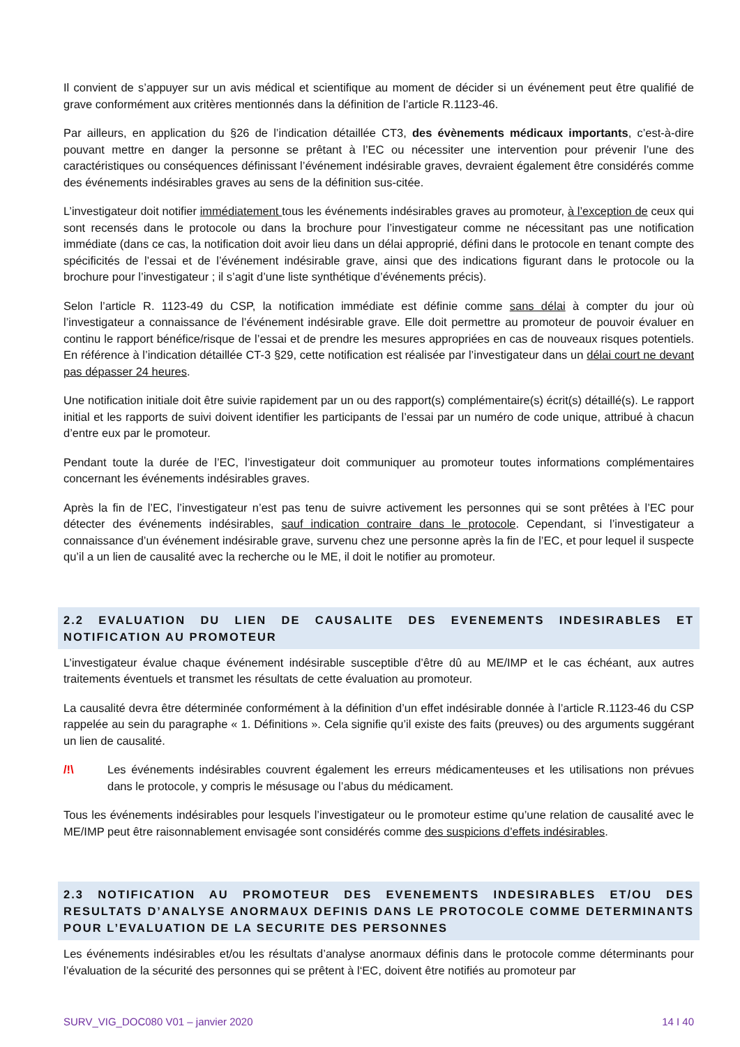Il convient de s’appuyer sur un avis médical et scientifique au moment de décider si un événement peut être qualifié de grave conformément aux critères mentionnés dans la définition de l’article R.1123-46.
Par ailleurs, en application du §26 de l’indication détaillée CT3, des évènements médicaux importants, c’est-à-dire pouvant mettre en danger la personne se prêtant à l’EC ou nécessiter une intervention pour prévenir l’une des caractéristiques ou conséquences définissant l’événement indésirable graves, devraient également être considérés comme des événements indésirables graves au sens de la définition sus-citée.
L’investigateur doit notifier immédiatement tous les événements indésirables graves au promoteur, à l’exception de ceux qui sont recensés dans le protocole ou dans la brochure pour l’investigateur comme ne nécessitant pas une notification immédiate (dans ce cas, la notification doit avoir lieu dans un délai approprié, défini dans le protocole en tenant compte des spécificités de l’essai et de l’événement indésirable grave, ainsi que des indications figurant dans le protocole ou la brochure pour l’investigateur ; il s’agit d’une liste synthétique d’événements précis).
Selon l’article R. 1123-49 du CSP, la notification immédiate est définie comme sans délai à compter du jour où l’investigateur a connaissance de l’événement indésirable grave. Elle doit permettre au promoteur de pouvoir évaluer en continu le rapport bénéfice/risque de l’essai et de prendre les mesures appropriées en cas de nouveaux risques potentiels. En référence à l’indication détaillée CT-3 §29, cette notification est réalisée par l’investigateur dans un délai court ne devant pas dépasser 24 heures.
Une notification initiale doit être suivie rapidement par un ou des rapport(s) complémentaire(s) écrit(s) détaillé(s). Le rapport initial et les rapports de suivi doivent identifier les participants de l’essai par un numéro de code unique, attribué à chacun d’entre eux par le promoteur.
Pendant toute la durée de l’EC, l’investigateur doit communiquer au promoteur toutes informations complémentaires concernant les événements indésirables graves.
Après la fin de l’EC, l’investigateur n’est pas tenu de suivre activement les personnes qui se sont prêtées à l’EC pour détecter des événements indésirables, sauf indication contraire dans le protocole. Cependant, si l’investigateur a connaissance d’un événement indésirable grave, survenu chez une personne après la fin de l’EC, et pour lequel il suspecte qu’il a un lien de causalité avec la recherche ou le ME, il doit le notifier au promoteur.
2.2 EVALUATION DU LIEN DE CAUSALITE DES EVENEMENTS INDESIRABLES ET NOTIFICATION AU PROMOTEUR
L’investigateur évalue chaque événement indésirable susceptible d’être dû au ME/IMP et le cas échéant, aux autres traitements éventuels et transmet les résultats de cette évaluation au promoteur.
La causalité devra être déterminée conformément à la définition d’un effet indésirable donnée à l’article R.1123-46 du CSP rappelée au sein du paragraphe « 1. Définitions ». Cela signifie qu’il existe des faits (preuves) ou des arguments suggérant un lien de causalité.
/!\ Les événements indésirables couvrent également les erreurs médicamenteuses et les utilisations non prévues dans le protocole, y compris le mésusage ou l’abus du médicament.
Tous les événements indésirables pour lesquels l’investigateur ou le promoteur estime qu’une relation de causalité avec le ME/IMP peut être raisonnablement envisagée sont considérés comme des suspicions d’effets indésirables.
2.3 NOTIFICATION AU PROMOTEUR DES EVENEMENTS INDESIRABLES ET/OU DES RESULTATS D’ANALYSE ANORMAUX DEFINIS DANS LE PROTOCOLE COMME DETERMINANTS POUR L’EVALUATION DE LA SECURITE DES PERSONNES
Les événements indésirables et/ou les résultats d’analyse anormaux définis dans le protocole comme déterminants pour l’évaluation de la sécurité des personnes qui se prêtent à l‘EC, doivent être notifiés au promoteur par
SURV_VIG_DOC080 V01 – janvier 2020 14 I 40